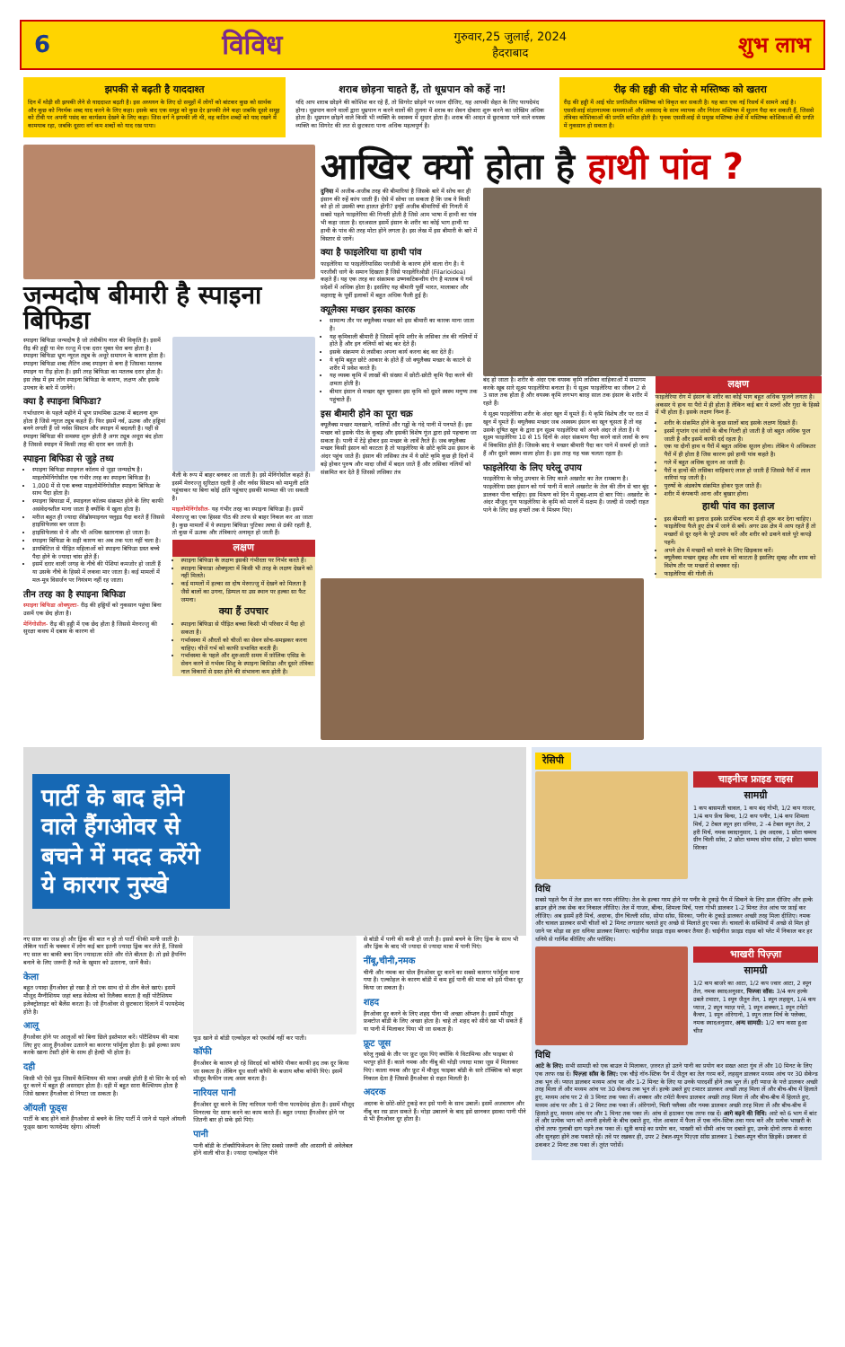6 विविध गुरुवार,25 जुलाई, 2024
हैदराबाद शुभ लाभ
झपकी से बढ़ती है याददाश्त
दिन में थोड़ी सी झपकी लेने से याददाश्त बढ़ती है। इस अध्ययन के लिए दो समूहों में लोगों को बांटकर कुछ को सार्थक और कुछ को निरर्थक शब्द याद करने के लिए कहा। इसके बाद एक समूह को कुछ देर झपकी लेने कहा जबकि दूसरे समूह को टीवी पर अपनी पसंद का कार्यक्रम देखने के लिए कहा। जिस वर्ग ने झपकी ली थी, वह कठिन शब्दों को याद रखने में कामयाब रहा, जबकि दूसरा वर्ग कम शब्दों को याद रख पाया।
शराब छोड़ना चाहते हैं, तो धूम्रपान को कहें ना!
यदि आप शराब छोड़ने की कोशिश कर रहे हैं, तो सिगरेट छोड़ने पर ध्यान दीजिए, यह आपकी सेहत के लिए फायदेमंद होगा। धूम्रपान करने वालों द्वारा धूम्रपान न करने वालों की तुलना में शराब का सेवन दोबारा शुरू करने का जोखिम अधिक होता है। धूम्रपान छोड़ने वाले किसी भी व्यक्ति के स्वास्थ्य में सुधार होता है। शराब की आदत से छुटकारा पाने वाले वयस्क व्यक्ति का सिगरेट की लत से छुटकारा पाना अधिक महत्वपूर्ण है।
रीढ़ की हड्डी की चोट से मस्तिष्क को खतरा
रीढ़ की हड्डी में आई चोट प्रगतिशील मस्तिष्क को विकृत कर सकती है। यह बात एक नई रिसर्च में सामने आई है। एससीआई संज्ञानात्मक समस्याओं और अवसाद के साथ व्यापक और निरंतर मस्तिष्क में सूजन पैदा कर सकती हैं, जिससे तंत्रिका कोशिकाओं की प्रगति बाधित होती है। पृथक एससीआई से प्रमुख मस्तिष्क क्षेत्रों में मस्तिष्क कोशिकाओं की प्रगति में नुकसान हो सकता है।
जन्मदोष बीमारी है स्पाइना बिफिडा
स्पाइना बिफिडा जन्मदोष है जो तंत्रीकीय नाल की विकृति है। इसमें रीढ़ की हड्डी या मेरु रज्जु में एक दरार युक्त घेरा बना होता है। स्पाइना बिफिडा भ्रूण न्यूरल ट्यूब के अधूरे समापन के कारण होता है। स्पाइना बिफिडा शब्द लैटिन शब्द स्पाइना से बना है जिसका मतलब स्पाइन या रीढ़ होता है। इसी तरह बिफिडा का मतलब दरार होता है। इस लेख में हम लोग स्पाइना बिफिडा के कारण, लक्षण और इसके उपचार के बारे में जानेंगे।
क्या है स्पाइना बिफिडा?
गर्भाधारण के पहले महीने में भ्रूण प्राथमिक ऊतक में बदलना शुरू होता है जिसे न्यूरल ट्यूब कहते हैं। फिर इसमें नर्व, ऊतक और हड्डियां बनने लगती हैं जो नर्वस सिस्टम और स्पाइन में बदलती है। यहीं से स्पाइना बिफिडा की समस्या शुरू होती है अगर ट्यूब अधूरा बंद होता है जिससे स्पाइन में किसी तरह की दरार बन जाती है।
स्पाइना बिफिडा से जुड़े तथ्य
स्पाइना बिफिडा स्पाइनल कॉलम से जुड़ा जन्मदोष है। माइलोमेनिंगोसील एक गंभीर तरह का स्पाइना बिफिडा है।
1,000 में से एक बच्चा माइलोमेनिंगोसील स्पाइना बिफिडा के साथ पैदा होता है।
स्पाइना बिफाडा में, स्पाइनल कॉलम संक्रमत होने के लिए काफी असंवेदनशील माना जाता है क्योंकि ये खुला होता है।
मरीज बहुत ही ज्यादा सेरेब्रोस्पाइनल फ्लुइड पैदा करते हैं जिससे हाइसिफेलस बन जाता है।
हाइसिफेलस से ये और भी अधिक खतरनाक हो जाता है।
स्पाइना बिफिडा के सही कारण का अब तक पता नहीं चला है।
डायबिटिज से पीड़ित महिलाओं को स्पाइना बिफिडा ग्रस्त बच्चे पैदा होने के ज्यादा चांस होते हैं।
इसमें दरार वाली जगह के नीचे की पेशियां कमजोर हो जाती हैं या उसके नीचे के हिस्से में लकवा मार जाता है। कई मामलों में मल-मूत्र विसर्जन पर नियंत्रण नहीं रह जाता।
तीन तरह का है स्पाइना बिफिडा
स्पाइना बिफिडा ओक्युल्टा- रीढ़ की हड्डियों को नुकसान पहुंचा बिना उसमें एक छेद होता है।
मेनिंगोसील- रीढ़ की हड्डी में एक छेद होता है जिससे मेरुरज्जु की सुरक्षा कवच में दबाव के कारण वो
थैली के रूप में बाहर बनकर आ जाती है। इसे मेनिंगोसील कहते हैं। इसमें मेरुरज्जु सुरिक्षत रहती है और नर्वस सिस्टम को मामूली क्षति पहुंचाकर या बिना कोई क्षति पहुंचाए इसकी मरम्मत की जा सकती है।
माइलोमेनिंगोसील- यह गंभीर तरह का स्पाइना बिफिडा है। इसमें मेरुरज्जु का एक हिस्सा पीठ की तरफ से बाहर निकल कर आ जाता है। कुछ मामलों में ये स्पाइना बिफिडा पुटिका त्वचा से ढंकी रहती है, तो कुछ में ऊतक और तंत्रिकाएं अनावृत हो जाती हैं।
लक्षण
स्पाइना बिफिडा के लक्षण इसकी गंभीरता पर निर्भर करते हैं।
स्पाइना बिफाडा ओक्युल्टा में किसी भी तरह के लक्षण देखने को नहीं मिलते।
कई मामलों में हल्का सा दोष मेरुरज्जु में देखने को मिलता है जैसे बालों का उगना, डिम्पल या उस स्थान पर हल्का सा फैट जमना।
क्या हैं उपचार
स्पाइना बिफिडा से पीड़ित बच्चा किसी भी परिवार में पैदा हो सकता है।
गर्भावस्था में औरतों को चीजों का सेवन सोच-समझकर करना चाहिए। चीजें गर्भ को काफी प्रभावित करती हैं।
गर्भावस्था के पहले और शुरुआती समय में फ़ॉलिक एसिड के सेवन करने से गर्भस्थ शिशु के स्पाइना बिफ़ीडा और दूसरे तंत्रिका नाल विकारों से ग्रस्त होने की संभावना कम होती है।
आखिर क्यों होता है हाथी पांव ?
दुनिया में अजीब-अजीब तरह की बीमारियां है जिसके बारे में सोच कर ही इंसान की रुहें कांप जाती हैं। ऐसे में सोचा जा सकता है कि जब ये किसी को हो तो उसकी क्या हालत होगी? इन्हीं अजीब बीमारियों की गिनती में सबसे पहले फाइलेरिया की गिनती होती है जिसे आम भाषा में हाथी का पांव भी कहा जाता है। दरअसल इसमें इंसान के शरीर का कोई भाग हाथी या हाथी के पांव की तरह मोटा होने लगता है। इस लेख में इस बीमारी के बारे में विस्तार से जानें।
क्या है फाइलेरिया या हाथी पांव
फाइलेरिया या फाइलेरियासिस परजीवी के कारण होने वाला रोग है। ये परजीवी धागे के समान दिखता है जिसे फाइलेरिओडी (Filarioidea) कहते हैं। यह एक तरह का संक्रामक उष्णकटिबन्धीय रोग है मतलब ये गर्म प्रदेशों में अधिक होता है। इसलिए यह बीमारी पूर्वी भारत, मालाबार और महाराष्ट्र के पूर्वी इलाकों में बहुत अधिक फैली हुई है।
क्यूलैक्स मच्छर इसका कारक
सामान्य तौर पर क्यूलैक्स मच्छर को इस बीमारी का कारक माना जाता है।
यह कृमिवाली बीमारी है जिसमें कृमि शरीर के लसिका तंत्र की नलियों में होते हैं और इन नलियों को बंद कर देते हैं।
इसके संक्रमण से लसीका अपना कार्य करना बंद कर देते हैं।
ये कृमि बहुत छोटे आकार के होते हैं जो क्यूलैक्स मच्छर के काटने से शरीर में प्रवेश करते हैं।
यह व्यस्क कृमि में लाखों की संख्या में छोटी-छोटी कृमि पैदा करने की क्षमता होती है।
बीमार इंसान से मच्छर खून चूसकर इस कृमि को दूसरे स्वस्थ मनुष्य तक पहुंचाते हैं।
इस बीमारी होने का पूरा चक्र
क्यूलैक्स मच्छर मलखाने, नालियों और गड्ढों के गंदे पानी में पनपते हैं। इस मच्छर को इसके पीठ के कूबड़ और इसकी विशेष गूंज द्वारा इसे पहचाना जा सकता है। पानी में टेढ़े होकर इस मच्छर के लार्वें तैरते हैं। जब क्यूलैक्स मच्छर किसी इंसान को काटता है तो फाइलेरिया के छोटे कृमि उस इंसान के अंदर पहुंच जाते हैं। इंसान की लसिका तंत्र में ये छोटे कृमि कुछ ही दिनों में बड़े होकर पुरुष और मादा जीवों में बदल जाते हैं और लसिका नलियों को संक्रमित कर देते हैं जिससे लसिका तंत्र
बंद हो जाता है। शरीर के अंदर एक वयस्क कृमि लसिका वाहिकाओं में समागम करके खूब सारे सूक्ष्म फाइलेरिया बनाता है। ये सूक्ष्म फाइलेरिया का जीवन 2 से 3 साल तक होता है और वयस्क कृमि लगभग बारह साल तक इंसान के शरीर में रहते हैं।
ये सूक्ष्म फाइलेरिया शरीर के अंदर खून में घूमते हैं। ये कृमि विशेष तौर पर रात में खून में घूमते हैं। क्यूलैक्स मच्छर जब अस्वस्थ इंसान का खून चूसता है तो वह उसके दूषित खून के द्वारा इन सूक्ष्म फाइलेरिया को अपने अंदर ले लेता है। ये सूक्ष्म फाइलेरिया 10 से 15 दिनों के अंदर संक्रमण पैदा करने वाले लार्वा के रूप में विकसित होते हैं। जिसके बाद ये मच्छर बीमारी पैदा कर पाने में समर्थ हो जाते हैं और दूसरे स्वस्थ वाला होता है। इस तरह यह चक्र चलता रहता है।
फाइलेरिया के लिए घरेलू उपाय
फाइलेरिया के घरेलू उपचार के लिए काले अखरोट का तेल रामबाण है। फाइलेरिया ग्रस्त इंसान को गर्म पानी में काले अखरोट के तेल की तीन से चार बूंद डालकर पीना चाहिए। इस मिश्रण को दिन में सुबह-शाम दो बार पिएं। अखरोट के अंदर मौजूद गुण फाइलेरिया के कृमि को मारने में सक्षम है। जल्दी से जल्दी राहत पाने के लिए छह हफ्तों तक ये मिश्रण पिएं।
लक्षण
फाइलेरिया रोग में इंसान के शरीर का कोई भाग बहुत अधिक फूलने लगता है। अकसर ये हाथ या पैरो में ही होता है लेकिन कई बार ये स्तनों और गुदा के हिस्से में भी होता है। इसके लक्षण निम्न हैं-
शरीर के संक्रमित होने के कुछ सालों बाद इसके लक्षण दिखते हैं।
इसमें गुप्तांग एवं जांघों के बीच गिल्टी हो जाती है जो बहुत अधिक फूल जाती है और इसमें काफी दर्द रहता है।
एक या दोनों हाथ व पैरों में बहुत अधिक सूजन होना। लेकिन ये अधिकतर पैरों में ही होता है जिस कारण इसे हाथी पांव कहते है।
गले में बहुत अधिक सूजन आ जाती है।
पैरों व हाथों की लसिका वाहिकाएं लाल हो जाती हैं जिससे पैरों में लाल धारियां पड़ जाती है।
पुरुषों के अंडकोष संक्रमित होकर फूल जाते हैं।
शरीर में कंपकपी आना और बुखार होना।
हाथी पांव का इलाज
इस बीमारी का इलाज इसके प्रारंभिक चरण में ही शुरू कर देना चाहिए।
फाइलेरिया फैले हुए क्षेत्र में जाने से बचें। अगर उस क्षेत्र में आप रहते हैं तो मच्छरों से दूर रहने के पूरे उपाय करें और शरीर को ढकने वाले पूरे कपड़े पहनें।
अपने क्षेत्र में मच्छरों को मारने के लिए छिड़काव करें।
क्यूलैक्स मच्छर सुबह और शाम को काटता है इसलिए सुबह और शाम को विशेष तौर पर मच्छरों से बचकर रहें।
फाइलेरिया की गोली लें।
पार्टी के बाद होने वाले हैंगओवर से बचने में मदद करेंगे ये कारगर नुस्खे
नए साल का जश्न हो और ड्रिंक की बात न हो तो पार्टी फीकी मानी जाती है। लेकिन पार्टी के चक्कर में लोग कई बार इतनी ज्यादा ड्रिंक कर लेते हैं, जिससे नए साल का बाकी बचा दिन ज्यादातर सोते और रोते बीतता है। तो इसे हैपनिंग बनाने के लिए जरूरी है नशे के खुमार को उतारना, जानें कैसे।
केला
बहुत ज्यादा हैंगओवर हो रखा है तो एक साथ दो से तीन केले खाएं। इसमें मौजूद मैग्नीशियम जहां ब्लड वेसेल्स को रिलैक्स करता है वहीं पोटैशियम इलेक्ट्रोलाइट को बैलेंस करता है। जो हैंगओवर से छुटकारा दिलाने में फायदेमंद होते है।
आलू
हैंगओवर होने पर आलुओं को बिना छिले इस्तेमाल करें। पोटैशियम की मात्रा लिए हुए आलू हैंगओवर उतारने का कारगर फॉर्मूला होता है। इसे हल्का फ्राय करके खाना टेस्टी होने के साथ ही हेल्दी भी होता है।
दही
किसी भी ऐसे फूड जिसमें कैल्शियम की मात्रा अच्छी होती है वो सिर के दर्द को दूर करने में बहुत ही असरदार होता है। दही में बहुत सारा कैल्शियम होता है जिसे खाकर हैंगओवर से निपटा जा सकता है।
ऑयली फूड्स
पार्टी के बाद होने वाले हैंगओवर से बचने के लिए पार्टी में जाने से पहले ऑयली फूड्स खाना फायदेमंद रहेगा। ऑयली
फूड खाने से बॉडी एल्कोहल को एब्जॉर्ब नहीं कर पाती।
कॉफी
हैंगओवर के कारण हो रहे सिरदर्द को कॉफी पीकर काफी हद तक दूर किया जा सकता है। लेकिन दूध वाली कॉफी के बजाय ब्लैक कॉफी पिएं। इसमें मौजूद कैफीन जल्द असर करता है।
नारियल पानी
हैंगओवर दूर करने के लिए नारियल पानी पीना फायदेमंद होता है। इसमें मौजूद मिनरल्स पेट साफ करने का काम करते हैं। बहुत ज्यादा हैंगओवर होने पर जितनी बार हो सके इसे पिएं।
पानी
पानी बॉडी के टॉक्सीफिकेशन के लिए सबसे जरूरी और आसानी से अवेलेबल होने वाली चीज है। ज्यादा एल्कोहल पीने
से बॉडी में पानी की कमी हो जाती है। इससे बचने के लिए ड्रिंक के साथ भी और ड्रिंक के बाद भी ज्यादा से ज्यादा मात्रा में पानी पिएं।
नींबू,चीनी,नमक
चीनी और नमक का घोल हैंगओवर दूर करने का सबसे कारगर फॉर्मूला माना गया है। एल्कोहल के कारण बॉडी में कम हुई पानी की मात्रा को इसे पीकर दूर किया जा सकता है।
शहद
हैंगओवर दूर करने के लिए शहद पीना भी अच्छा ऑप्शन है। इसमें मौजूद फ्रक्टोज बॉडी के लिए अच्छा होता है। चाहे तो शहद को सीधे खा भी सकते हैं या पानी में मिलाकर पिया भी जा सकता है।
फ्रूट जूस
घरेलू नुस्खे के तौर पर फ्रूट जूस पिएं क्योंकि ये विटामिन्स और फाइबर से भरपूर होते हैं। काले नमक और नींबू की थोड़ी ज्यादा मात्रा जूस में मिलाकर पिएं। काला नमक और फ्रूट में मौजूद फाइबर बॉडी के सारे टॉक्सिक को बाहर निकाल देता है जिससे हैंगओवर से राहत मिलती है।
अदरक
अदरक के छोटे-छोटे टुकड़े कर इसे पानी के साथ उबालें। इसमें अजवायन और नींबू का रस डाल सकते हैं। थोड़ा उबालने के बाद इसे छानकर इसका पानी पीने से भी हैंगओवर दूर होता है।
रेसिपी
चाइनीज फ्राइड राइस
सामग्री
1 कप बासमती चावल, 1 कप बंद गोभी, 1/2 कप गाजर, 1/4 कप फ्रेंच बिन्स, 1/2 कप पनीर, 1/4 कप शिमला मिर्च, 2 टेबल स्पून हरा धनिया, 2 -4 टेबल स्पून तेल, 2 हरी मिर्च, नमक स्वादानुसार, 1 इंच अदरक, 1 छोटा चम्मच ग्रीन चिली सॉस, 2 छोटा चम्मच सोया सॉस, 2 छोटा चम्मच सिरका
विधि
सबसे पहले पैन में तेल डाल कर गरम लीजिए। तेल के हल्का गरम होने पर पनीर के टुकड़े पैन में सिकने के लिए डाल दीजिए और हल्के ब्राउन होने तक सेक कर निकाल लीजिए। तेल में गाजर, बीन्स, शिमला मिर्च, पत्ता गोभी डालकर 1-2 मिनट तेज आंच पर फ्राई कर लीजिए। अब इसमें हरी मिर्च, अदरक, ग्रीन चिल्ली सॉस, सोया सॉस, सिरका, पनीर के टुकड़े डालकर अच्छी तरह मिला दीजिए। नमक और चावल डालकर सभी चीजों को 2 मिनट लगातार चलाते हुए अच्छे से मिलाते हुए पका लें। चावलों के सब्जियों में अच्छे से मिल हो जाने पर थोड़ा सा हरा धनिया डालकर मिलाए। चाईनीज फ्राइड राइस बनकर तैयार हैं। चाईनीज फ्राइड राइस को प्लेट में निकाल कर हर धनिये से गार्निश कीजिए और परोसिए।
भाखरी पिज़्ज़ा
सामग्री
1/2 कप बाजरे का आटा, 1/2 कप ज्वार आटा, 2 स्पून तेल, नमक स्वादअनुसार, पिज्जा सॉस: 3/4 कप हल्के उबले टमाटर, 1 स्पून जैतून तेल, 1 स्पून लहसुन, 1/4 कप प्याज, 2 स्पून प्याज़ पत्ते, 1 स्पून शक्कर,1 स्पून टमेटो कैचप, 1 स्पून ऑरेगानो, 1 स्पून लाल मिर्च के फ्लेक्स, नमक स्वादअनुसार, अन्य सामग्री: 1/2 कप कसा हुआ चीज
विधि
आटे के लिए: सभी सामग्री को एक बाउल मे मिलाकर, ज़रुरत हो उतने पानी का प्रयोग कर सख्त आटा गूंथ लें और 10 मिनट के लिए एक तरफ रख दें। पिज़्ज़ा सॉस के लिए: एक चौड़े नॉन-स्टिक पैन में जैतून का तेल गरम करें, लहसुन डालकर मध्यम आंच पर 30 सेकेन्ड तक भून लें। प्याज डालकर मध्यम आंच पर और 1-2 मिनट के लिए या उनके पारदर्शी होने तक भून लें। हरी प्याज के पत्ते डालकर अच्छी तरह मिला लें और मध्यम आंच पर 30 सेकन्ड तक भून लें। हल्के उबले हुए टमाटर डालकर अच्छी तरह मिला लें और बीच-बीच में हिलाते हुए, मध्यम आंच पर 2 से 3 मिनट तक पका लें। शक्कर और टमॅटो कैचप डालकर अच्छी तरह मिला लें और बीच-बीच में हिलाते हुए, मध्यम आंच पर और 1 से 2 मिनट तक पका लें। ऑरेगानो, चिली फ्लैक्स और नमक डालकर अच्छी तरह मिला लें और बीच-बीच में हिलाते हुए, मध्यम आंच पर और 1 मिनट तक पका लें। आंच से हठाकर एक तरफ रख दें। आगे बढ़ने की विधि: आटे को 6 भाग में बांट लें और प्रत्येक भाग को अपनी हथेली के बीच दबाते हुए, गोल आकार में फैला लें एक नॉन-स्टिक तवा गरम करें और प्रत्येक भाखरी के दोनो तरफ गुलाबी दाग पड़ने तक पका लें। सूती कपड़े का प्रयोग कर, भाखरी को धीमी आंच पर दबाते हुए, उनके दोनो तरफ से करारा और सुनहरा होने तक पकाते रहें। तवे पर रखकर ही, उपर 2 टेबल-स्पून पिज़्ज़ा सॉस डालकर 1 टेबल-स्पून चीज छिड़कें। ढककर से ढककर 2 मिनट तक पका लें। तुरंत परोसें।